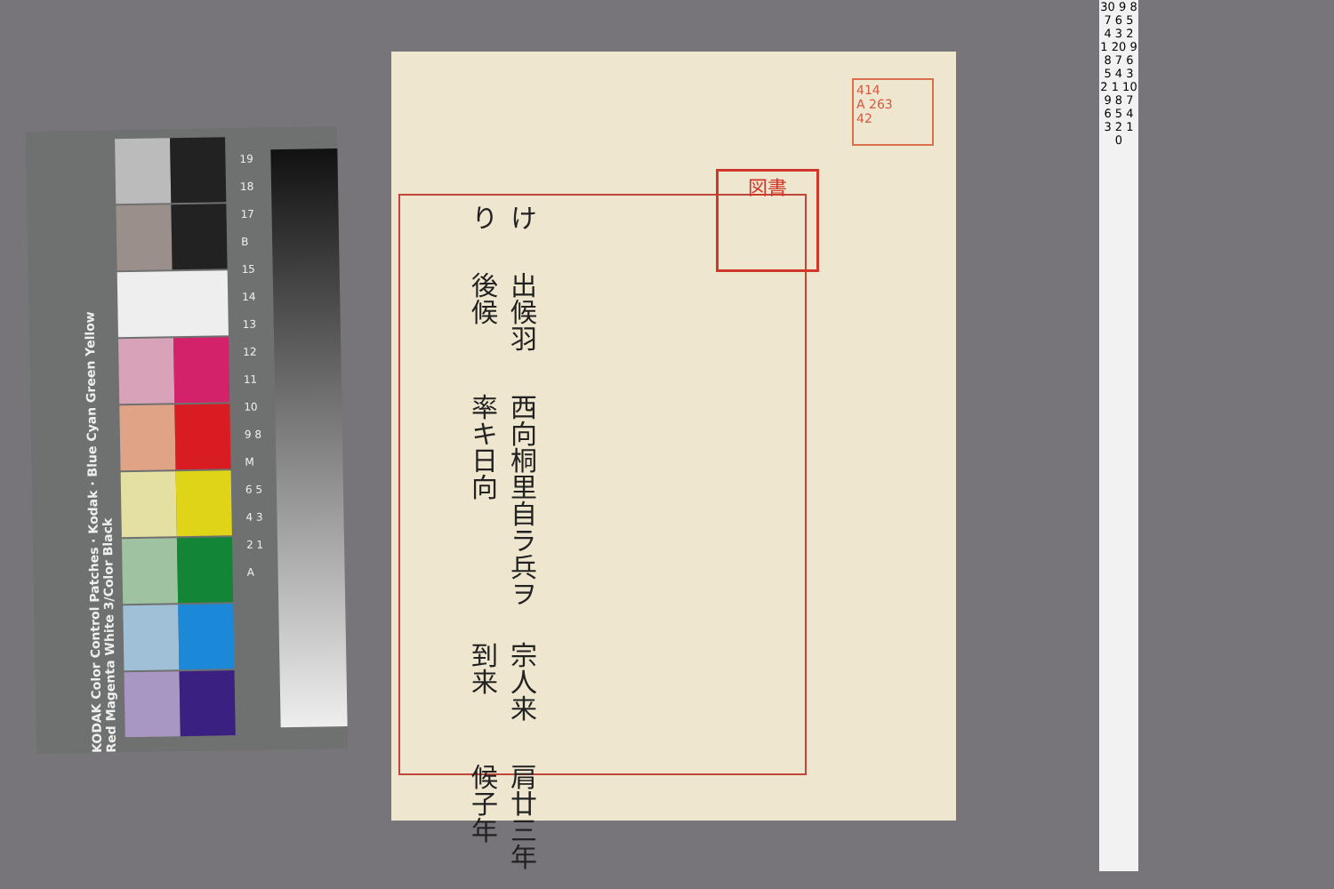KODAK Color Control Patches · Kodak · Blue Cyan Green Yellow Red Magenta White 3/Color Black
19 18 17 B 15 14 13 12 11 10 9 8 M 6 5 4 3 2 1 A
414
A 263
42
図書
肩廿三年候子年
宗人来到来
西向桐里自ラ兵ヲ率キ日向
出候羽後候
けり
30 9 8 7 6 5 4 3 2 1 20 9 8 7 6 5 4 3 2 1 10 9 8 7 6 5 4 3 2 1 0